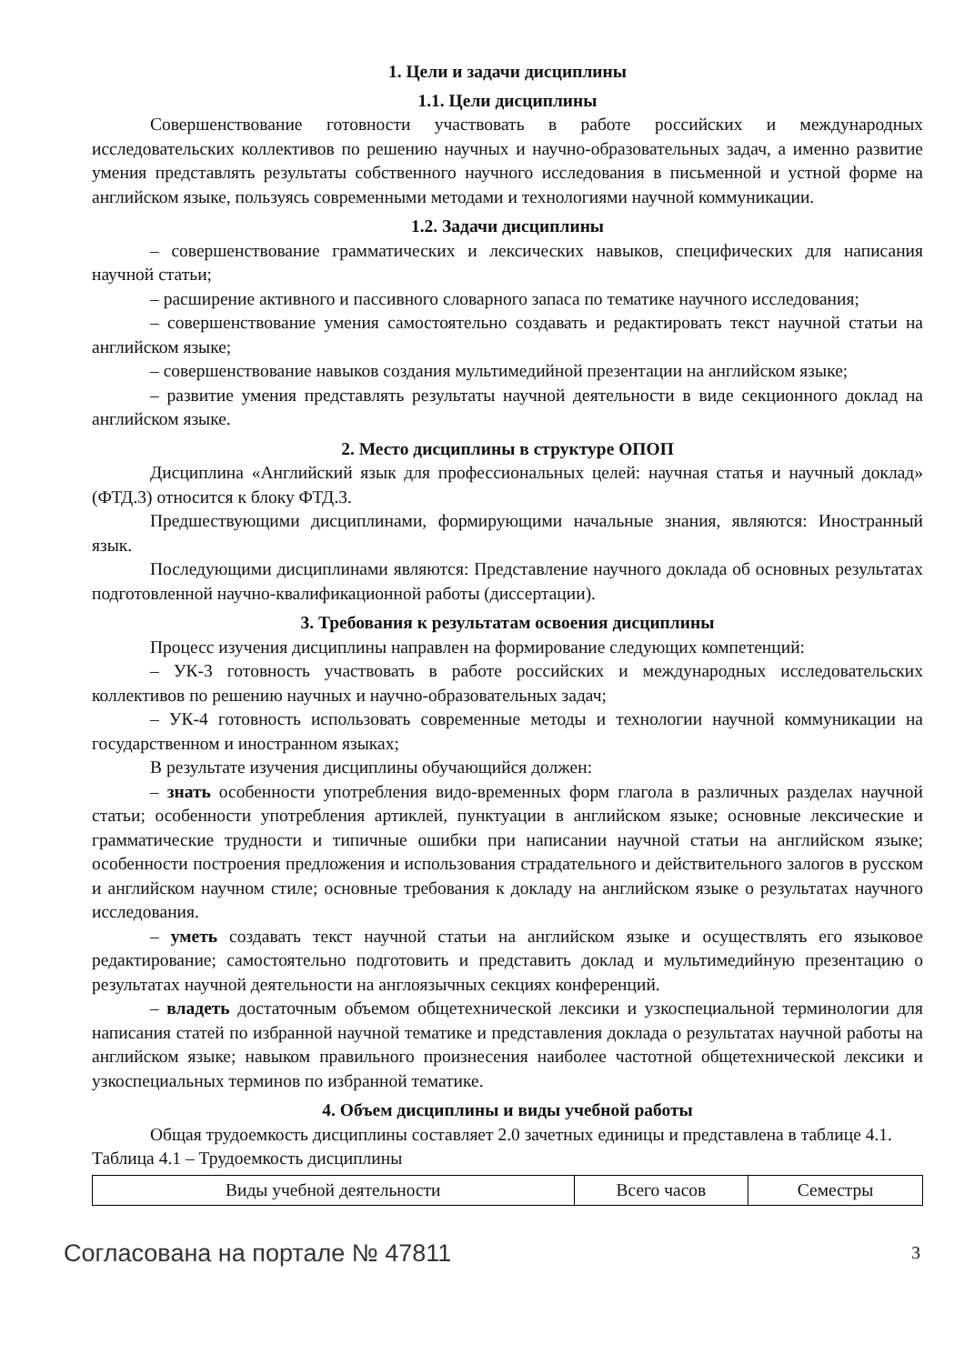1. Цели и задачи дисциплины
1.1. Цели дисциплины
Совершенствование готовности участвовать в работе российских и международных исследовательских коллективов по решению научных и научно-образовательных задач, а именно развитие умения представлять результаты собственного научного исследования в письменной и устной форме на английском языке, пользуясь современными методами и технологиями научной коммуникации.
1.2. Задачи дисциплины
– совершенствование грамматических и лексических навыков, специфических для написания научной статьи;
– расширение активного и пассивного словарного запаса по тематике научного исследования;
– совершенствование умения самостоятельно создавать и редактировать текст научной статьи на английском языке;
– совершенствование навыков создания мультимедийной презентации на английском языке;
– развитие умения представлять результаты научной деятельности в виде секционного доклад на английском языке.
2. Место дисциплины в структуре ОПОП
Дисциплина «Английский язык для профессиональных целей: научная статья и научный доклад» (ФТД.3) относится к блоку ФТД.3.
Предшествующими дисциплинами, формирующими начальные знания, являются: Иностранный язык.
Последующими дисциплинами являются: Представление научного доклада об основных результатах подготовленной научно-квалификационной работы (диссертации).
3. Требования к результатам освоения дисциплины
Процесс изучения дисциплины направлен на формирование следующих компетенций:
– УК-3 готовность участвовать в работе российских и международных исследовательских коллективов по решению научных и научно-образовательных задач;
– УК-4 готовность использовать современные методы и технологии научной коммуникации на государственном и иностранном языках;
В результате изучения дисциплины обучающийся должен:
– знать особенности употребления видо-временных форм глагола в различных разделах научной статьи; особенности употребления артиклей, пунктуации в английском языке; основные лексические и грамматические трудности и типичные ошибки при написании научной статьи на английском языке; особенности построения предложения и использования страдательного и действительного залогов в русском и английском научном стиле; основные требования к докладу на английском языке о результатах научного исследования.
– уметь создавать текст научной статьи на английском языке и осуществлять его языковое редактирование; самостоятельно подготовить и представить доклад и мультимедийную презентацию о результатах научной деятельности на англоязычных секциях конференций.
– владеть достаточным объемом общетехнической лексики и узкоспециальной терминологии для написания статей по избранной научной тематике и представления доклада о результатах научной работы на английском языке; навыком правильного произнесения наиболее частотной общетехнической лексики и узкоспециальных терминов по избранной тематике.
4. Объем дисциплины и виды учебной работы
Общая трудоемкость дисциплины составляет 2.0 зачетных единицы и представлена в таблице 4.1.
Таблица 4.1 – Трудоемкость дисциплины
| Виды учебной деятельности | Всего часов | Семестры |
Согласована на портале № 47811 3